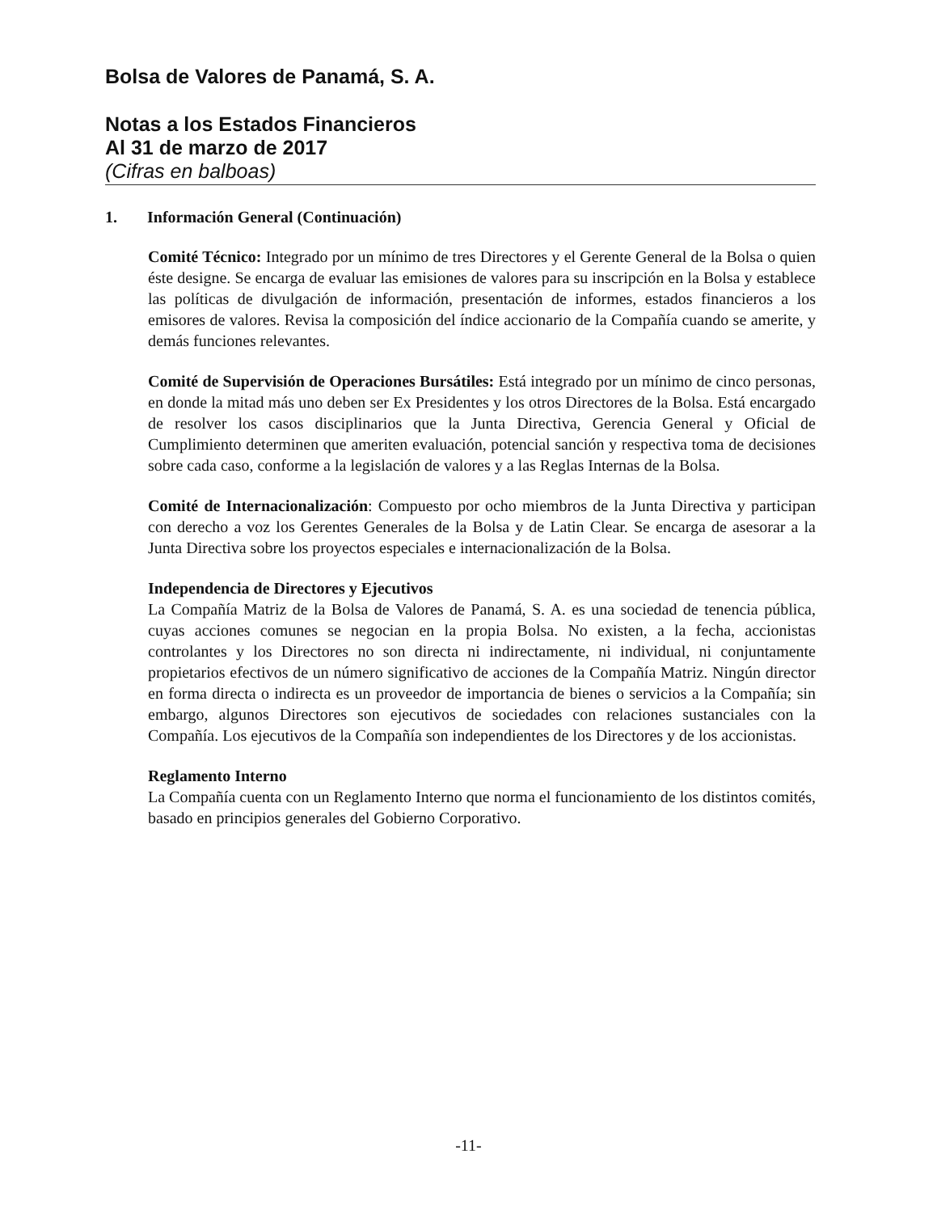Bolsa de Valores de Panamá, S. A.
Notas a los Estados Financieros
Al 31 de marzo de 2017
(Cifras en balboas)
1. Información General (Continuación)
Comité Técnico: Integrado por un mínimo de tres Directores y el Gerente General de la Bolsa o quien éste designe. Se encarga de evaluar las emisiones de valores para su inscripción en la Bolsa y establece las políticas de divulgación de información, presentación de informes, estados financieros a los emisores de valores. Revisa la composición del índice accionario de la Compañía cuando se amerite, y demás funciones relevantes.
Comité de Supervisión de Operaciones Bursátiles: Está integrado por un mínimo de cinco personas, en donde la mitad más uno deben ser Ex Presidentes y los otros Directores de la Bolsa. Está encargado de resolver los casos disciplinarios que la Junta Directiva, Gerencia General y Oficial de Cumplimiento determinen que ameriten evaluación, potencial sanción y respectiva toma de decisiones sobre cada caso, conforme a la legislación de valores y a las Reglas Internas de la Bolsa.
Comité de Internacionalización: Compuesto por ocho miembros de la Junta Directiva y participan con derecho a voz los Gerentes Generales de la Bolsa y de Latin Clear. Se encarga de asesorar a la Junta Directiva sobre los proyectos especiales e internacionalización de la Bolsa.
Independencia de Directores y Ejecutivos
La Compañía Matriz de la Bolsa de Valores de Panamá, S. A. es una sociedad de tenencia pública, cuyas acciones comunes se negocian en la propia Bolsa. No existen, a la fecha, accionistas controlantes y los Directores no son directa ni indirectamente, ni individual, ni conjuntamente propietarios efectivos de un número significativo de acciones de la Compañía Matriz. Ningún director en forma directa o indirecta es un proveedor de importancia de bienes o servicios a la Compañía; sin embargo, algunos Directores son ejecutivos de sociedades con relaciones sustanciales con la Compañía. Los ejecutivos de la Compañía son independientes de los Directores y de los accionistas.
Reglamento Interno
La Compañía cuenta con un Reglamento Interno que norma el funcionamiento de los distintos comités, basado en principios generales del Gobierno Corporativo.
-11-